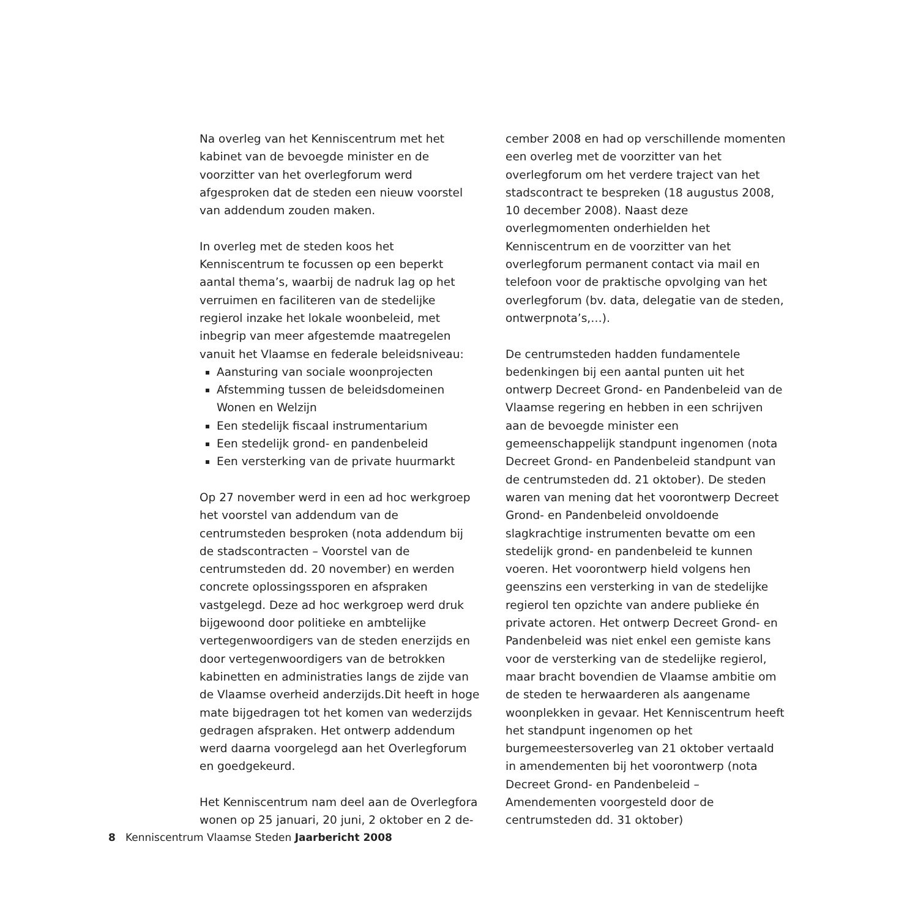Na overleg van het Kenniscentrum met het kabinet van de bevoegde minister en de voorzitter van het overlegforum werd afgesproken dat de steden een nieuw voorstel van addendum zouden maken.
In overleg met de steden koos het Kenniscentrum te focussen op een beperkt aantal thema’s, waarbij de nadruk lag op het verruimen en faciliteren van de stedelijke regierol inzake het lokale woonbeleid, met inbegrip van meer afgestemde maatregelen vanuit het Vlaamse en federale beleidsniveau:
Aansturing van sociale woonprojecten
Afstemming tussen de beleidsdomeinen Wonen en Welzijn
Een stedelijk fiscaal instrumentarium
Een stedelijk grond- en pandenbeleid
Een versterking van de private huurmarkt
Op 27 november werd in een ad hoc werkgroep het voorstel van addendum van de centrumsteden besproken (nota addendum bij de stadscontracten – Voorstel van de centrumsteden dd. 20 november) en werden concrete oplossingssporen en afspraken vastgelegd. Deze ad hoc werkgroep werd druk bijgewoond door politieke en ambtelijke vertegenwoordigers van de steden enerzijds en door vertegenwoordigers van de betrokken kabinetten en administraties langs de zijde van de Vlaamse overheid anderzijds.Dit heeft in hoge mate bijgedragen tot het komen van wederzijds gedragen afspraken. Het ontwerp addendum werd daarna voorgelegd aan het Overlegforum en goedgekeurd.
Het Kenniscentrum nam deel aan de Overlegfora wonen op 25 januari, 20 juni, 2 oktober en 2 de-
cember 2008 en had op verschillende momenten een overleg met de voorzitter van het overlegforum om het verdere traject van het stadscontract te bespreken (18 augustus 2008, 10 december 2008). Naast deze overlegmomenten onderhielden het Kenniscentrum en de voorzitter van het overlegforum permanent contact via mail en telefoon voor de praktische opvolging van het overlegforum (bv. data, delegatie van de steden, ontwerpnota’s,…).
De centrumsteden hadden fundamentele bedenkingen bij een aantal punten uit het ontwerp Decreet Grond- en Pandenbeleid van de Vlaamse regering en hebben in een schrijven aan de bevoegde minister een gemeenschappelijk standpunt ingenomen (nota Decreet Grond- en Pandenbeleid standpunt van de centrumsteden dd. 21 oktober). De steden waren van mening dat het voorontwerp Decreet Grond- en Pandenbeleid onvoldoende slagkrachtige instrumenten bevatte om een stedelijk grond- en pandenbeleid te kunnen voeren. Het voorontwerp hield volgens hen geenszins een versterking in van de stedelijke regierol ten opzichte van andere publieke én private actoren. Het ontwerp Decreet Grond- en Pandenbeleid was niet enkel een gemiste kans voor de versterking van de stedelijke regierol, maar bracht bovendien de Vlaamse ambitie om de steden te herwaarderen als aangename woonplekken in gevaar. Het Kenniscentrum heeft het standpunt ingenomen op het burgemeestersoverleg van 21 oktober vertaald in amendementen bij het voorontwerp (nota Decreet Grond- en Pandenbeleid – Amendementen voorgesteld door de centrumsteden dd. 31 oktober)
8 Kenniscentrum Vlaamse Steden Jaarbericht 2008